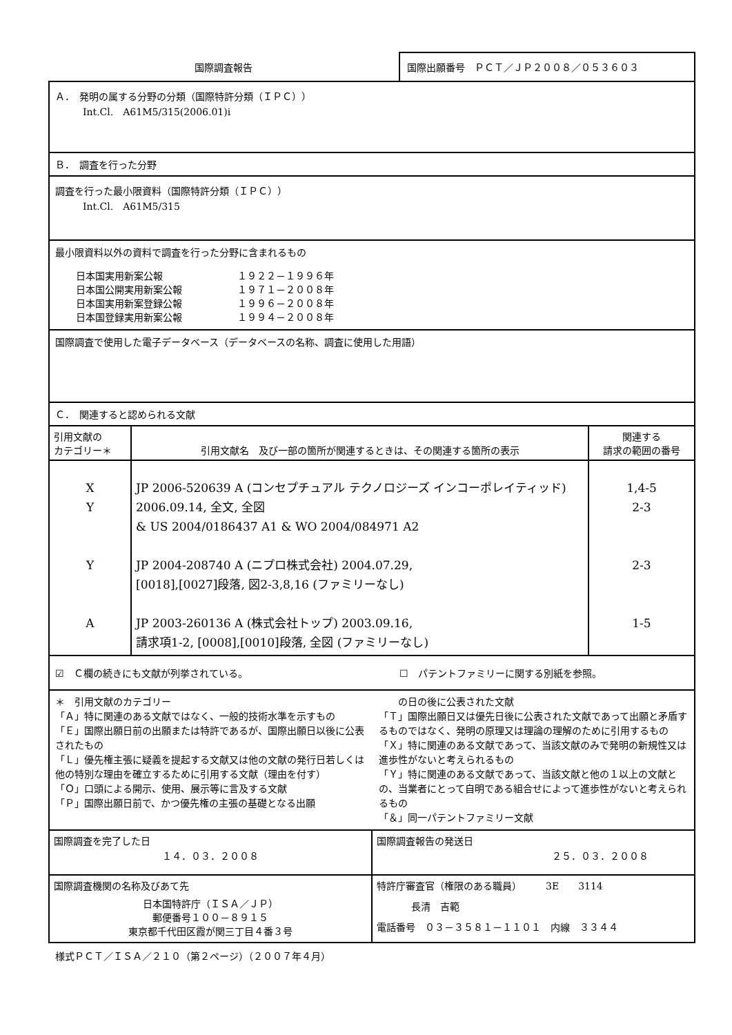国際調査報告 国際出願番号　ＰＣＴ／ＪＰ２００８／０５３６０３
Ａ．　発明の属する分野の分類（国際特許分類（ＩＰＣ））
Int.Cl.　A61M5/315(2006.01)i
Ｂ．　調査を行った分野
調査を行った最小限資料（国際特許分類（ＩＰＣ））
Int.Cl.　A61M5/315
最小限資料以外の資料で調査を行った分野に含まれるもの
| 日本国実用新案公報 日本国公開実用新案公報 日本国実用新案登録公報 日本国登録実用新案公報 | １９２２－１９９６年 １９７１－２００８年 １９９６－２００８年 １９９４－２００８年 |
国際調査で使用した電子データベース（データベースの名称、調査に使用した用語）
Ｃ．　関連すると認められる文献
| 引用文献の カテゴリー＊ | 引用文献名 及び一部の箇所が関連するときは、その関連する箇所の表示 | 関連する 請求の範囲の番号 |
| --- | --- | --- |
| X Y Y A | JP 2006-520639 A (コンセプチュアル テクノロジーズ インコーポレイティッド) 2006.09.14, 全文, 全図 & US 2004/0186437 A1 & WO 2004/084971 A2 JP 2004-208740 A (ニプロ株式会社) 2004.07.29, [0018],[0027]段落, 図2-3,8,16 (ファミリーなし) JP 2003-260136 A (株式会社トップ) 2003.09.16, 請求項1-2, [0008],[0010]段落, 全図 (ファミリーなし) | 1,4-5 2-3 2-3 1-5 |
☑　Ｃ欄の続きにも文献が列挙されている。
☐　パテントファミリーに関する別紙を参照。
＊　引用文献のカテゴリー
「Ａ」特に関連のある文献ではなく、一般的技術水準を示すもの
「Ｅ」国際出願日前の出願または特許であるが、国際出願日以後に公表されたもの
「Ｌ」優先権主張に疑義を提起する文献又は他の文献の発行日若しくは他の特別な理由を確立するために引用する文献（理由を付す）
「Ｏ」口頭による開示、使用、展示等に言及する文献
「Ｐ」国際出願日前で、かつ優先権の主張の基礎となる出願
　　の日の後に公表された文献
「Ｔ」国際出願日又は優先日後に公表された文献であって出願と矛盾するものではなく、発明の原理又は理論の理解のために引用するもの
「Ｘ」特に関連のある文献であって、当該文献のみで発明の新規性又は進歩性がないと考えられるもの
「Ｙ」特に関連のある文献であって、当該文献と他の１以上の文献との、当業者にとって自明である組合せによって進歩性がないと考えられるもの
「＆」同一パテントファミリー文献
| 国際調査を完了した日 １４．０３．２００８ | 国際調査報告の発送日 ２５．０３．２００８ |
| 国際調査機関の名称及びあて先 日本国特許庁（ＩＳＡ／ＪＰ） 郵便番号１００－８９１５ 東京都千代田区霞が関三丁目４番３号 | 特許庁審査官（権限のある職員） 3E 3114 長清 吉範 電話番号 ０３－３５８１－１１０１ 内線 ３３４４ |
様式ＰＣＴ／ＩＳＡ／２１０（第２ページ）（２００７年４月）